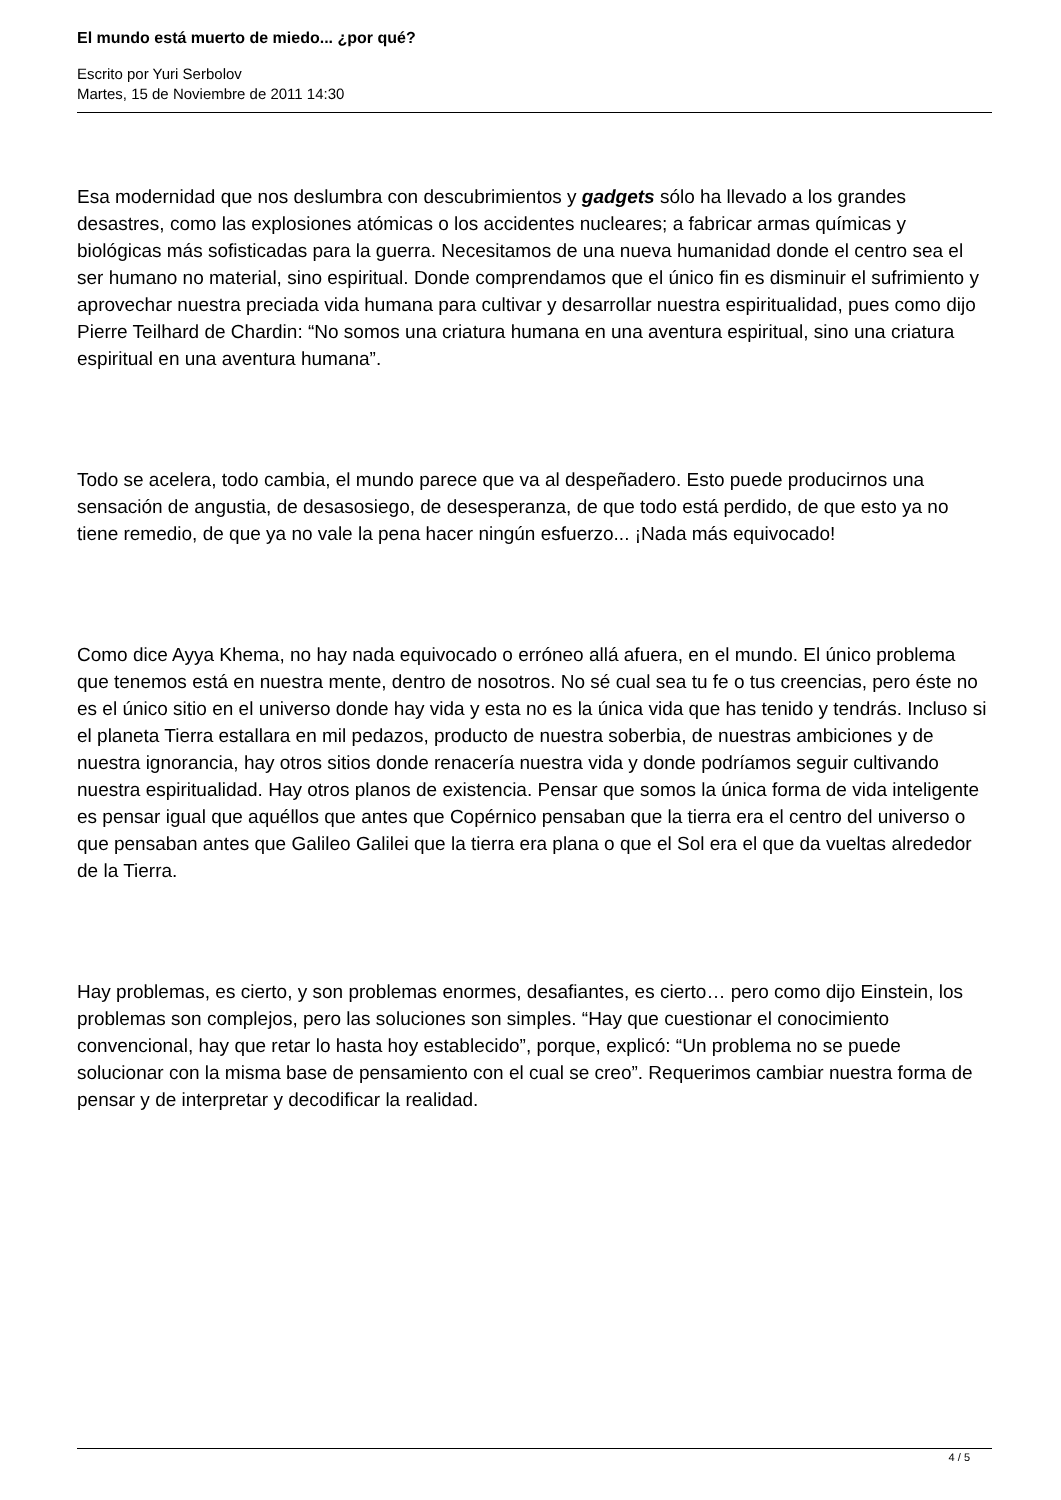El mundo está muerto de miedo... ¿por qué?
Escrito por Yuri Serbolov
Martes, 15 de Noviembre de 2011 14:30
Esa modernidad que nos deslumbra con descubrimientos y gadgets sólo ha llevado a los grandes desastres, como las explosiones atómicas o los accidentes nucleares; a fabricar armas químicas y biológicas más sofisticadas para la guerra. Necesitamos de una nueva humanidad donde el centro sea el ser humano no material, sino espiritual. Donde comprendamos que el único fin es disminuir el sufrimiento y aprovechar nuestra preciada vida humana para cultivar y desarrollar nuestra espiritualidad, pues como dijo Pierre Teilhard de Chardin: “No somos una criatura humana en una aventura espiritual, sino una criatura espiritual en una aventura humana”.
Todo se acelera, todo cambia, el mundo parece que va al despeñadero. Esto puede producirnos una sensación de angustia, de desasosiego, de desesperanza, de que todo está perdido, de que esto ya no tiene remedio, de que ya no vale la pena hacer ningún esfuerzo... ¡Nada más equivocado!
Como dice Ayya Khema, no hay nada equivocado o erróneo allá afuera, en el mundo. El único problema que tenemos está en nuestra mente, dentro de nosotros. No sé cual sea tu fe o tus creencias, pero éste no es el único sitio en el universo donde hay vida y esta no es la única vida que has tenido y tendrás. Incluso si el planeta Tierra estallara en mil pedazos, producto de nuestra soberbia, de nuestras ambiciones y de nuestra ignorancia, hay otros sitios donde renacería nuestra vida y donde podríamos seguir cultivando nuestra espiritualidad. Hay otros planos de existencia. Pensar que somos la única forma de vida inteligente es pensar igual que aquéllos que antes que Copérnico pensaban que la tierra era el centro del universo o que pensaban antes que Galileo Galilei que la tierra era plana o que el Sol era el que da vueltas alrededor de la Tierra.
Hay problemas, es cierto, y son problemas enormes, desafiantes, es cierto… pero como dijo Einstein, los problemas son complejos, pero las soluciones son simples. “Hay que cuestionar el conocimiento convencional, hay que retar lo hasta hoy establecido”, porque, explicó: “Un problema no se puede solucionar con la misma base de pensamiento con el cual se creo”. Requerimos cambiar nuestra forma de pensar y de interpretar y decodificar la realidad.
4 / 5